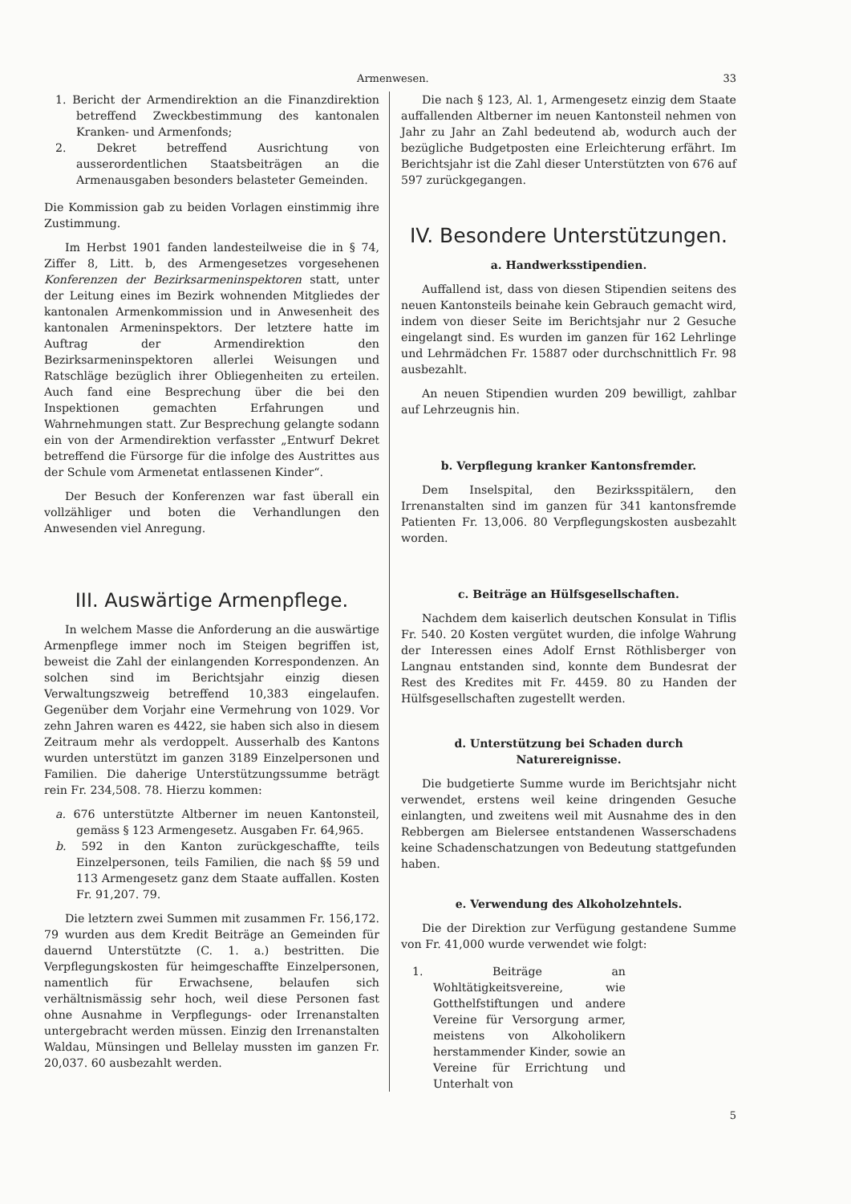Armenwesen. 33
1. Bericht der Armendirektion an die Finanzdirektion betreffend Zweckbestimmung des kantonalen Kranken- und Armenfonds;
2. Dekret betreffend Ausrichtung von ausserordentlichen Staatsbeiträgen an die Armenausgaben besonders belasteter Gemeinden.
Die Kommission gab zu beiden Vorlagen einstimmig ihre Zustimmung.
Im Herbst 1901 fanden landesteilweise die in § 74, Ziffer 8, Litt. b, des Armengesetzes vorgesehenen Konferenzen der Bezirksarmeninspektoren statt, unter der Leitung eines im Bezirk wohnenden Mitgliedes der kantonalen Armenkommission und in Anwesenheit des kantonalen Armeninspektors. Der letztere hatte im Auftrag der Armendirektion den Bezirksarmeninspektoren allerlei Weisungen und Ratschläge bezüglich ihrer Obliegenheiten zu erteilen. Auch fand eine Besprechung über die bei den Inspektionen gemachten Erfahrungen und Wahrnehmungen statt. Zur Besprechung gelangte sodann ein von der Armendirektion verfasster „Entwurf Dekret betreffend die Fürsorge für die infolge des Austrittes aus der Schule vom Armenetat entlassenen Kinder“.
Der Besuch der Konferenzen war fast überall ein vollzähliger und boten die Verhandlungen den Anwesenden viel Anregung.
III. Auswärtige Armenpflege.
In welchem Masse die Anforderung an die auswärtige Armenpflege immer noch im Steigen begriffen ist, beweist die Zahl der einlangenden Korrespondenzen. An solchen sind im Berichtsjahr einzig diesen Verwaltungszweig betreffend 10,383 eingelaufen. Gegenüber dem Vorjahr eine Vermehrung von 1029. Vor zehn Jahren waren es 4422, sie haben sich also in diesem Zeitraum mehr als verdoppelt. Ausserhalb des Kantons wurden unterstützt im ganzen 3189 Einzelpersonen und Familien. Die daherige Unterstützungssumme beträgt rein Fr. 234,508. 78. Hierzu kommen:
a. 676 unterstützte Altberner im neuen Kantonsteil, gemäss § 123 Armengesetz. Ausgaben Fr. 64,965.
b. 592 in den Kanton zurückgeschaffte, teils Einzelpersonen, teils Familien, die nach §§ 59 und 113 Armengesetz ganz dem Staate auffallen. Kosten Fr. 91,207. 79.
Die letztern zwei Summen mit zusammen Fr. 156,172. 79 wurden aus dem Kredit Beiträge an Gemeinden für dauernd Unterstützte (C. 1. a.) bestritten. Die Verpflegungskosten für heimgeschaffte Einzelpersonen, namentlich für Erwachsene, belaufen sich verhältnismässig sehr hoch, weil diese Personen fast ohne Ausnahme in Verpflegungs- oder Irrenanstalten untergebracht werden müssen. Einzig den Irrenanstalten Waldau, Münsingen und Bellelay mussten im ganzen Fr. 20,037. 60 ausbezahlt werden.
Die nach § 123, Al. 1, Armengesetz einzig dem Staate auffallenden Altberner im neuen Kantonsteil nehmen von Jahr zu Jahr an Zahl bedeutend ab, wodurch auch der bezügliche Budgetposten eine Erleichterung erfährt. Im Berichtsjahr ist die Zahl dieser Unterstützten von 676 auf 597 zurückgegangen.
IV. Besondere Unterstützungen.
a. Handwerksstipendien.
Auffallend ist, dass von diesen Stipendien seitens des neuen Kantonsteils beinahe kein Gebrauch gemacht wird, indem von dieser Seite im Berichtsjahr nur 2 Gesuche eingelangt sind. Es wurden im ganzen für 162 Lehrlinge und Lehrmädchen Fr. 15887 oder durchschnittlich Fr. 98 ausbezahlt.
An neuen Stipendien wurden 209 bewilligt, zahlbar auf Lehrzeugnis hin.
b. Verpflegung kranker Kantonsfremder.
Dem Inselspital, den Bezirksspitälern, den Irrenanstalten sind im ganzen für 341 kantonsfremde Patienten Fr. 13,006. 80 Verpflegungskosten ausbezahlt worden.
c. Beiträge an Hülfsgesellschaften.
Nachdem dem kaiserlich deutschen Konsulat in Tiflis Fr. 540. 20 Kosten vergütet wurden, die infolge Wahrung der Interessen eines Adolf Ernst Röthlisberger von Langnau entstanden sind, konnte dem Bundesrat der Rest des Kredites mit Fr. 4459. 80 zu Handen der Hülfsgesellschaften zugestellt werden.
d. Unterstützung bei Schaden durch Naturereignisse.
Die budgetierte Summe wurde im Berichtsjahr nicht verwendet, erstens weil keine dringenden Gesuche einlangten, und zweitens weil mit Ausnahme des in den Rebbergen am Bielersee entstandenen Wasserschadens keine Schadenschatzungen von Bedeutung stattgefunden haben.
e. Verwendung des Alkoholzehntels.
Die der Direktion zur Verfügung gestandene Summe von Fr. 41,000 wurde verwendet wie folgt:
1. Beiträge an Wohltätigkeitsvereine, wie Gotthelfstiftungen und andere Vereine für Versorgung armer, meistens von Alkoholikern herstammender Kinder, sowie an Vereine für Errichtung und Unterhalt von
5